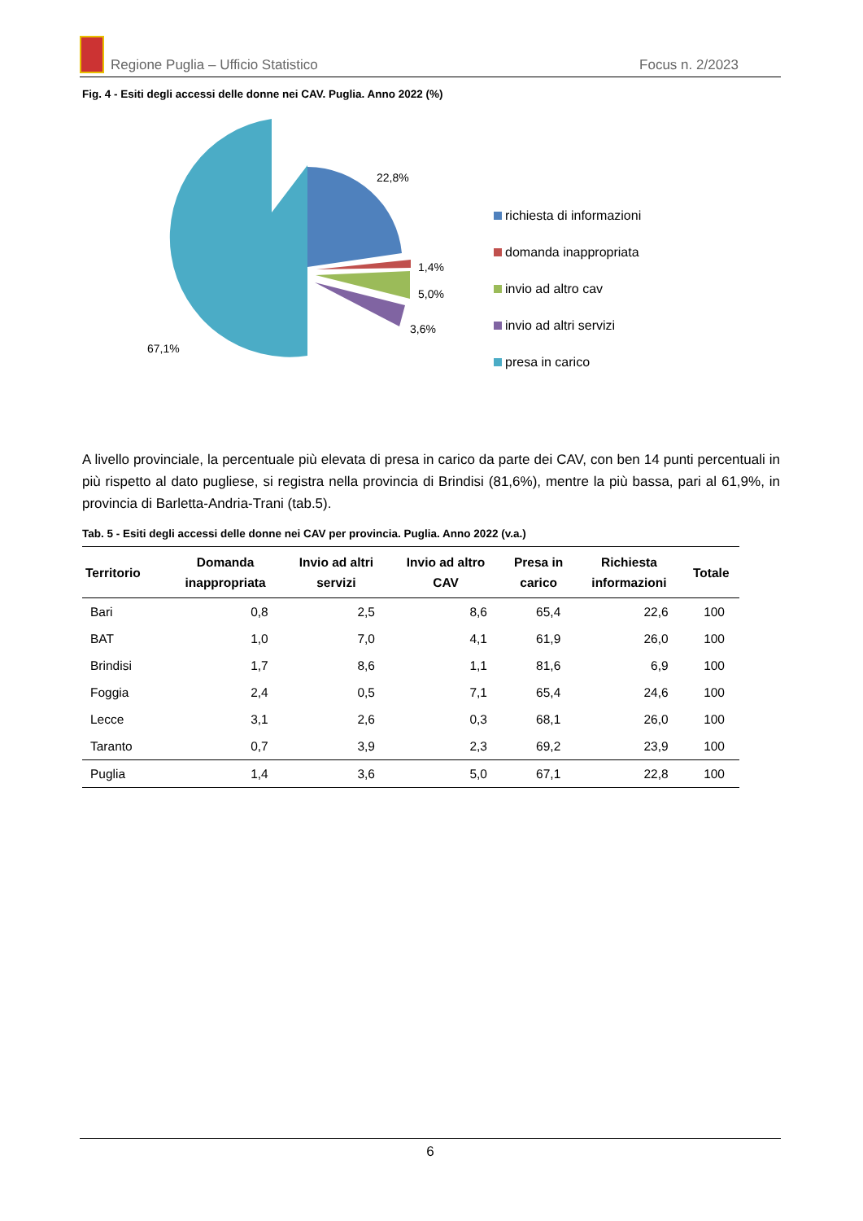Regione Puglia – Ufficio Statistico Focus n. 2/2023
Fig. 4 - Esiti degli accessi delle donne nei CAV. Puglia. Anno 2022 (%)
22,8%
1,4%
5,0%
3,6%
67,1%
richiesta di informazioni
domanda inappropriata
invio ad altro cav
invio ad altri servizi
presa in carico
A livello provinciale, la percentuale più elevata di presa in carico da parte dei CAV, con ben 14 punti percentuali in più rispetto al dato pugliese, si registra nella provincia di Brindisi (81,6%), mentre la più bassa, pari al 61,9%, in provincia di Barletta-Andria-Trani (tab.5).
Tab. 5 - Esiti degli accessi delle donne nei CAV per provincia. Puglia. Anno 2022 (v.a.)
| Territorio | Domanda inappropriata | Invio ad altri servizi | Invio ad altro CAV | Presa in carico | Richiesta informazioni | Totale |
| --- | --- | --- | --- | --- | --- | --- |
| Bari | 0,8 | 2,5 | 8,6 | 65,4 | 22,6 | 100 |
| BAT | 1,0 | 7,0 | 4,1 | 61,9 | 26,0 | 100 |
| Brindisi | 1,7 | 8,6 | 1,1 | 81,6 | 6,9 | 100 |
| Foggia | 2,4 | 0,5 | 7,1 | 65,4 | 24,6 | 100 |
| Lecce | 3,1 | 2,6 | 0,3 | 68,1 | 26,0 | 100 |
| Taranto | 0,7 | 3,9 | 2,3 | 69,2 | 23,9 | 100 |
| Puglia | 1,4 | 3,6 | 5,0 | 67,1 | 22,8 | 100 |
6